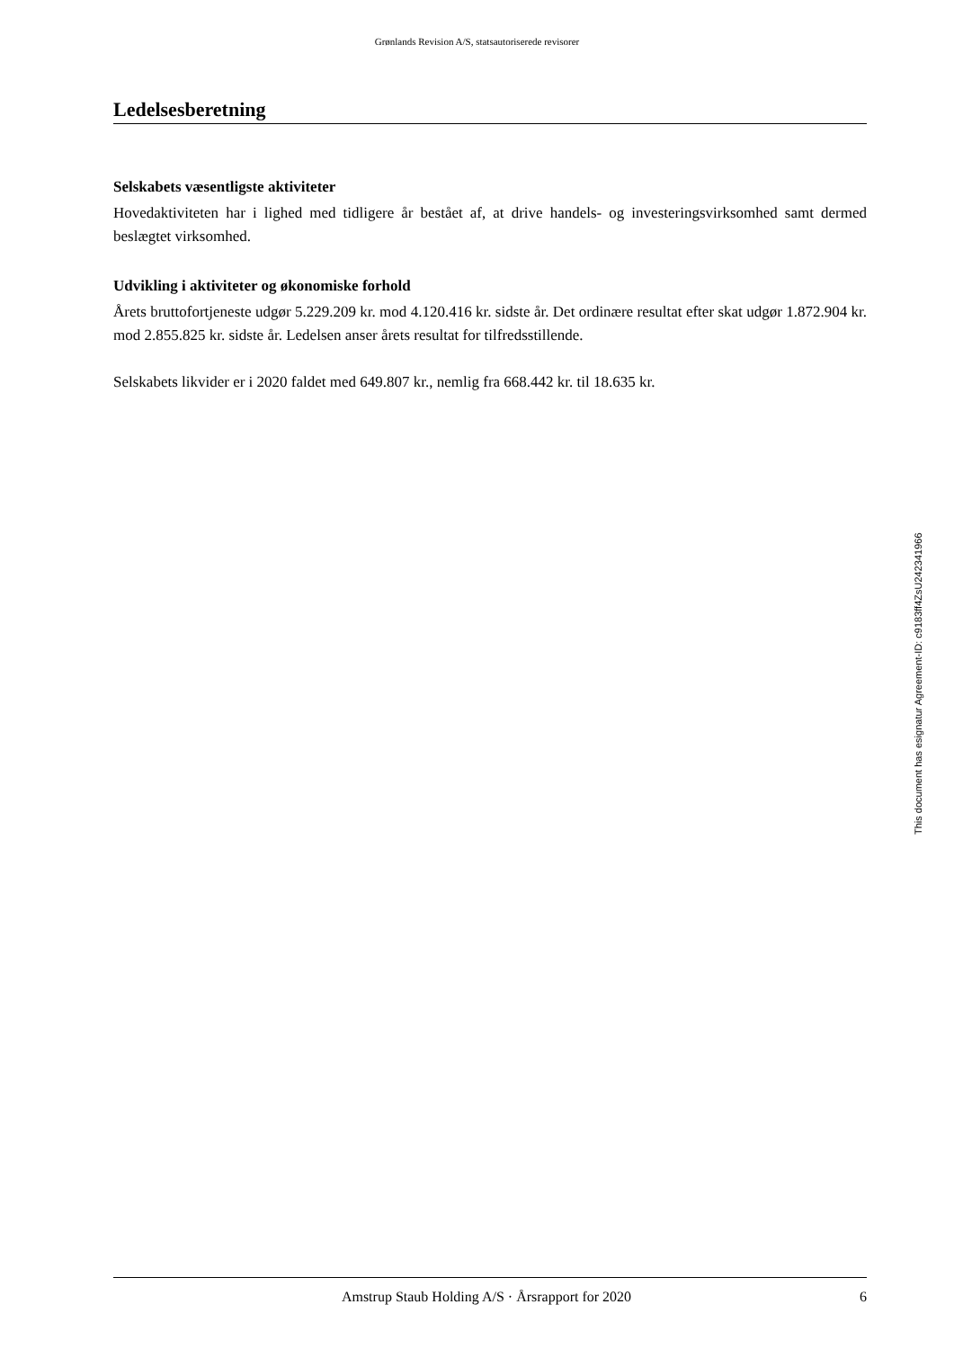Grønlands Revision A/S, statsautoriserede revisorer
Ledelsesberetning
Selskabets væsentligste aktiviteter
Hovedaktiviteten har i lighed med tidligere år bestået af, at drive handels- og investeringsvirksomhed samt dermed beslægtet virksomhed.
Udvikling i aktiviteter og økonomiske forhold
Årets bruttofortjeneste udgør 5.229.209 kr. mod 4.120.416 kr. sidste år. Det ordinære resultat efter skat udgør 1.872.904 kr. mod 2.855.825 kr. sidste år. Ledelsen anser årets resultat for tilfredsstillende.
Selskabets likvider er i 2020 faldet med 649.807 kr., nemlig fra 668.442 kr. til 18.635 kr.
This document has esignatur Agreement-ID: c9183ff4ZsU242341966
Amstrup Staub Holding A/S · Årsrapport for 2020 6